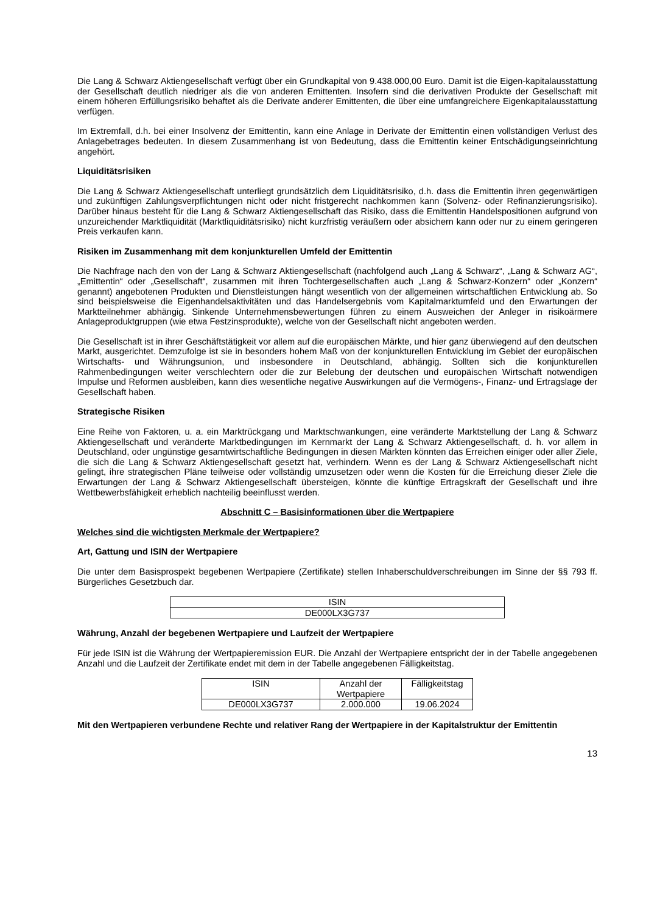Die Lang & Schwarz Aktiengesellschaft verfügt über ein Grundkapital von 9.438.000,00 Euro. Damit ist die Eigen-kapitalausstattung der Gesellschaft deutlich niedriger als die von anderen Emittenten. Insofern sind die derivativen Produkte der Gesellschaft mit einem höheren Erfüllungsrisiko behaftet als die Derivate anderer Emittenten, die über eine umfangreichere Eigenkapitalausstattung verfügen.
Im Extremfall, d.h. bei einer Insolvenz der Emittentin, kann eine Anlage in Derivate der Emittentin einen vollständigen Verlust des Anlagebetrages bedeuten. In diesem Zusammenhang ist von Bedeutung, dass die Emittentin keiner Entschädigungseinrichtung angehört.
Liquiditätsrisiken
Die Lang & Schwarz Aktiengesellschaft unterliegt grundsätzlich dem Liquiditätsrisiko, d.h. dass die Emittentin ihren gegenwärtigen und zukünftigen Zahlungsverpflichtungen nicht oder nicht fristgerecht nachkommen kann (Solvenz- oder Refinanzierungsrisiko). Darüber hinaus besteht für die Lang & Schwarz Aktiengesellschaft das Risiko, dass die Emittentin Handelspositionen aufgrund von unzureichender Marktliquidität (Marktliquiditätsrisiko) nicht kurzfristig veräußern oder absichern kann oder nur zu einem geringeren Preis verkaufen kann.
Risiken im Zusammenhang mit dem konjunkturellen Umfeld der Emittentin
Die Nachfrage nach den von der Lang & Schwarz Aktiengesellschaft (nachfolgend auch „Lang & Schwarz“, „Lang & Schwarz AG“, „Emittentin“ oder „Gesellschaft“, zusammen mit ihren Tochtergesellschaften auch „Lang & Schwarz-Konzern“ oder „Konzern“ genannt) angebotenen Produkten und Dienstleistungen hängt wesentlich von der allgemeinen wirtschaftlichen Entwicklung ab. So sind beispielsweise die Eigenhandelsaktivitäten und das Handelsergebnis vom Kapitalmarktumfeld und den Erwartungen der Marktteilnehmer abhängig. Sinkende Unternehmensbewertungen führen zu einem Ausweichen der Anleger in risikoärmere Anlageproduktgruppen (wie etwa Festzinsprodukte), welche von der Gesellschaft nicht angeboten werden.
Die Gesellschaft ist in ihrer Geschäftstätigkeit vor allem auf die europäischen Märkte, und hier ganz überwiegend auf den deutschen Markt, ausgerichtet. Demzufolge ist sie in besonders hohem Maß von der konjunkturellen Entwicklung im Gebiet der europäischen Wirtschafts- und Währungsunion, und insbesondere in Deutschland, abhängig. Sollten sich die konjunkturellen Rahmenbedingungen weiter verschlechtern oder die zur Belebung der deutschen und europäischen Wirtschaft notwendigen Impulse und Reformen ausbleiben, kann dies wesentliche negative Auswirkungen auf die Vermögens-, Finanz- und Ertragslage der Gesellschaft haben.
Strategische Risiken
Eine Reihe von Faktoren, u. a. ein Marktrückgang und Marktschwankungen, eine veränderte Marktstellung der Lang & Schwarz Aktiengesellschaft und veränderte Marktbedingungen im Kernmarkt der Lang & Schwarz Aktiengesellschaft, d. h. vor allem in Deutschland, oder ungünstige gesamtwirtschaftliche Bedingungen in diesen Märkten könnten das Erreichen einiger oder aller Ziele, die sich die Lang & Schwarz Aktiengesellschaft gesetzt hat, verhindern. Wenn es der Lang & Schwarz Aktiengesellschaft nicht gelingt, ihre strategischen Pläne teilweise oder vollständig umzusetzen oder wenn die Kosten für die Erreichung dieser Ziele die Erwartungen der Lang & Schwarz Aktiengesellschaft übersteigen, könnte die künftige Ertragskraft der Gesellschaft und ihre Wettbewerbsfähigkeit erheblich nachteilig beeinflusst werden.
Abschnitt C – Basisinformationen über die Wertpapiere
Welches sind die wichtigsten Merkmale der Wertpapiere?
Art, Gattung und ISIN der Wertpapiere
Die unter dem Basisprospekt begebenen Wertpapiere (Zertifikate) stellen Inhaberschuldverschreibungen im Sinne der §§ 793 ff. Bürgerliches Gesetzbuch dar.
| ISIN |
| --- |
| DE000LX3G737 |
Währung, Anzahl der begebenen Wertpapiere und Laufzeit der Wertpapiere
Für jede ISIN ist die Währung der Wertpapieremission EUR. Die Anzahl der Wertpapiere entspricht der in der Tabelle angegebenen Anzahl und die Laufzeit der Zertifikate endet mit dem in der Tabelle angegebenen Fälligkeitstag.
| ISIN | Anzahl der Wertpapiere | Fälligkeitstag |
| --- | --- | --- |
| DE000LX3G737 | 2.000.000 | 19.06.2024 |
Mit den Wertpapieren verbundene Rechte und relativer Rang der Wertpapiere in der Kapitalstruktur der Emittentin
13